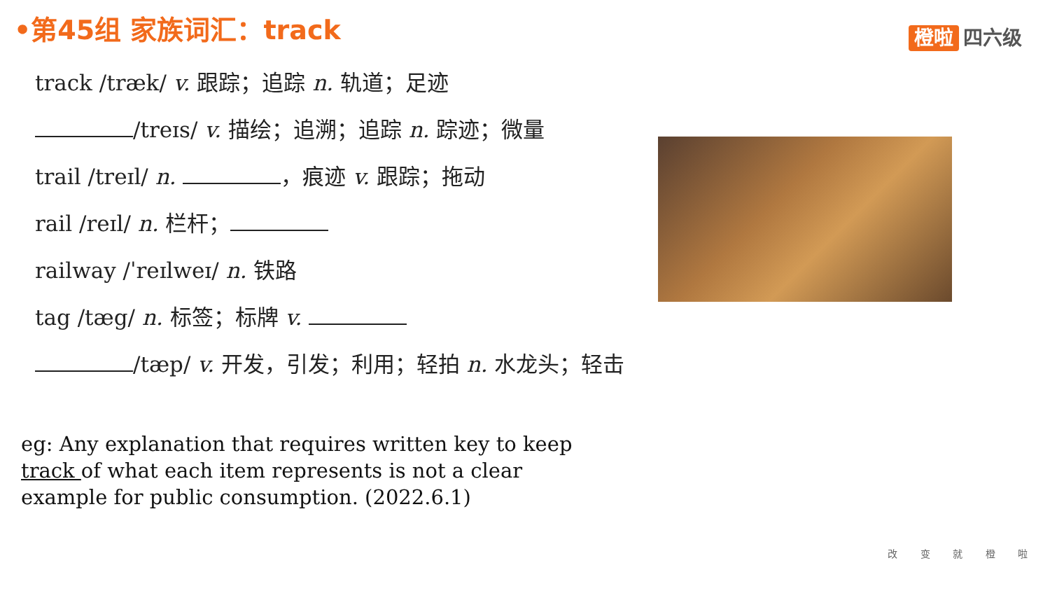•第45组 家族词汇：track 橙啦 四六级
track /træk/ v. 跟踪；追踪 n. 轨道；足迹
/treɪs/ v. 描绘；追溯；追踪 n. 踪迹；微量
trail /treɪl/ n. ，痕迹 v. 跟踪；拖动
rail /reɪl/ n. 栏杆；
railway /ˈreɪlweɪ/ n. 铁路
tag /tæg/ n. 标签；标牌 v.
/tæp/ v. 开发，引发；利用；轻拍 n. 水龙头；轻击
eg: Any explanation that requires written key to keep track of what each item represents is not a clear example for public consumption. (2022.6.1)
改 变 就 橙 啦